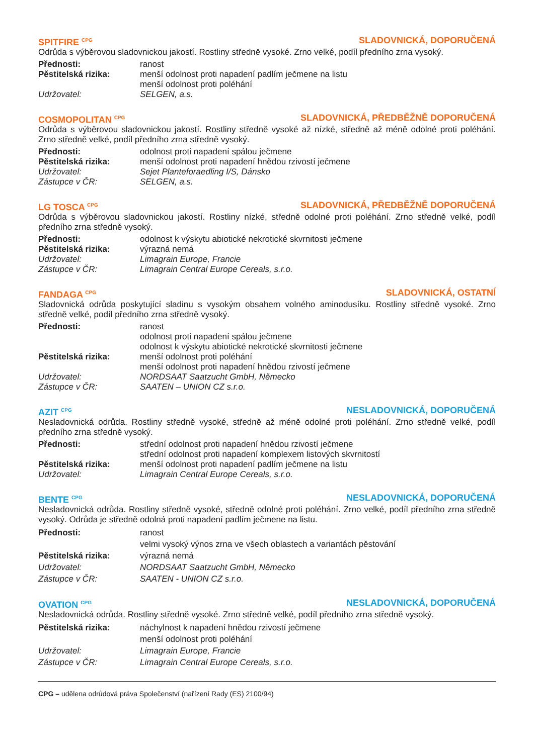SPITFIRE <sup>CPG</sup> SLADOVNICKÁ, DOPORUČENÁ
Odrůda s výběrovou sladovnickou jakostí. Rostliny středně vysoké. Zrno velké, podíl předního zrna vysoký.
| Přednosti: | ranost |
| Pěstitelská rizika: | menší odolnost proti napadení padlím ječmene na listu menší odolnost proti poléhání |
| Udržovatel: | SELGEN, a.s. |
COSMOPOLITAN <sup>CPG</sup> SLADOVNICKÁ, PŘEDBĚŽNĚ DOPORUČENÁ
Odrůda s výběrovou sladovnickou jakostí. Rostliny středně vysoké až nízké, středně až méně odolné proti poléhání. Zrno středně velké, podíl předního zrna středně vysoký.
| Přednosti: | odolnost proti napadení spálou ječmene |
| Pěstitelská rizika: | menší odolnost proti napadení hnědou rzivostí ječmene |
| Udržovatel: | Sejet Planteforaedling I/S, Dánsko |
| Zástupce v ČR: | SELGEN, a.s. |
LG TOSCA <sup>CPG</sup> SLADOVNICKÁ, PŘEDBĚŽNĚ DOPORUČENÁ
Odrůda s výběrovou sladovnickou jakostí. Rostliny nízké, středně odolné proti poléhání. Zrno středně velké, podíl předního zrna středně vysoký.
| Přednosti: | odolnost k výskytu abiotické nekrotické skvrnitosti ječmene |
| Pěstitelská rizika: | výrazná nemá |
| Udržovatel: | Limagrain Europe, Francie |
| Zástupce v ČR: | Limagrain Central Europe Cereals, s.r.o. |
FANDAGA <sup>CPG</sup> SLADOVNICKÁ, OSTATNÍ
Sladovnická odrůda poskytující sladinu s vysokým obsahem volného aminodusíku. Rostliny středně vysoké. Zrno středně velké, podíl předního zrna středně vysoký.
| Přednosti: | ranost odolnost proti napadení spálou ječmene odolnost k výskytu abiotické nekrotické skvrnitosti ječmene |
| Pěstitelská rizika: | menší odolnost proti poléhání menší odolnost proti napadení hnědou rzivostí ječmene |
| Udržovatel: | NORDSAAT Saatzucht GmbH, Německo |
| Zástupce v ČR: | SAATEN – UNION CZ s.r.o. |
AZIT <sup>CPG</sup> NESLADOVNICKÁ, DOPORUČENÁ
Nesladovnická odrůda. Rostliny středně vysoké, středně až méně odolné proti poléhání. Zrno středně velké, podíl předního zrna středně vysoký.
| Přednosti: | střední odolnost proti napadení hnědou rzivostí ječmene střední odolnost proti napadení komplexem listových skvrnitostí |
| Pěstitelská rizika: | menší odolnost proti napadení padlím ječmene na listu |
| Udržovatel: | Limagrain Central Europe Cereals, s.r.o. |
BENTE <sup>CPG</sup> NESLADOVNICKÁ, DOPORUČENÁ
Nesladovnická odrůda. Rostliny středně vysoké, středně odolné proti poléhání. Zrno velké, podíl předního zrna středně vysoký. Odrůda je středně odolná proti napadení padlím ječmene na listu.
| Přednosti: | ranost velmi vysoký výnos zrna ve všech oblastech a variantách pěstování |
| Pěstitelská rizika: | výrazná nemá |
| Udržovatel: | NORDSAAT Saatzucht GmbH, Německo |
| Zástupce v ČR: | SAATEN - UNION CZ s.r.o. |
OVATION <sup>CPG</sup> NESLADOVNICKÁ, DOPORUČENÁ
Nesladovnická odrůda. Rostliny středně vysoké. Zrno středně velké, podíl předního zrna středně vysoký.
| Pěstitelská rizika: | náchylnost k napadení hnědou rzivostí ječmene menší odolnost proti poléhání |
| Udržovatel: | Limagrain Europe, Francie |
| Zástupce v ČR: | Limagrain Central Europe Cereals, s.r.o. |
CPG – udělena odrůdová práva Společenství (nařízení Rady (ES) 2100/94)